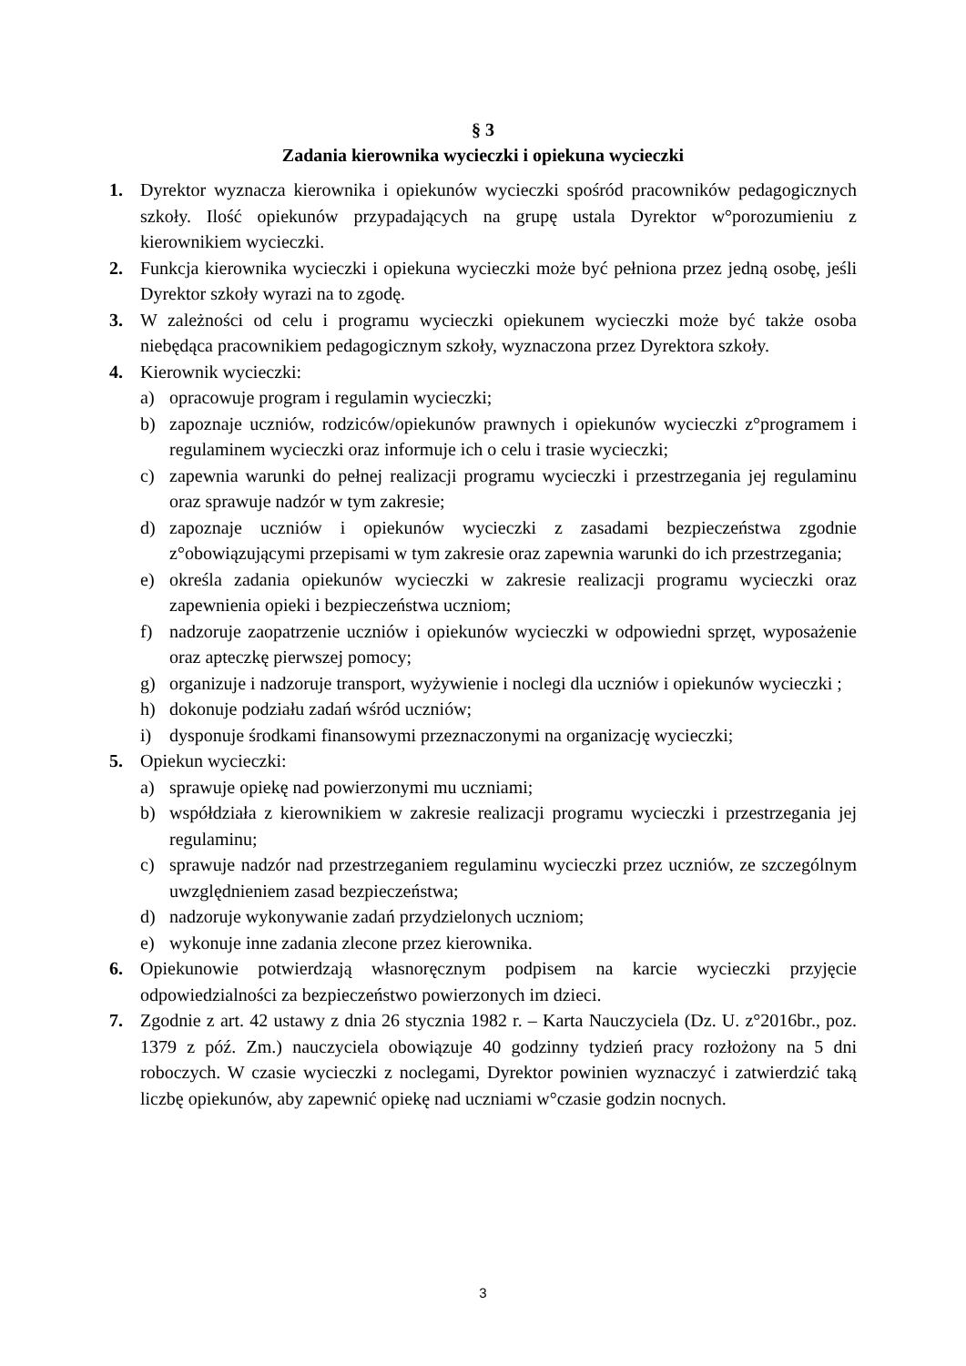§ 3
Zadania kierownika wycieczki i opiekuna wycieczki
1. Dyrektor wyznacza kierownika i opiekunów wycieczki spośród pracowników pedagogicznych szkoły. Ilość opiekunów przypadających na grupę ustala Dyrektor w°porozumieniu z kierownikiem wycieczki.
2. Funkcja kierownika wycieczki i opiekuna wycieczki może być pełniona przez jedną osobę, jeśli Dyrektor szkoły wyrazi na to zgodę.
3. W zależności od celu i programu wycieczki opiekunem wycieczki może być także osoba niebędąca pracownikiem pedagogicznym szkoły, wyznaczona przez Dyrektora szkoły.
4. Kierownik wycieczki:
a) opracowuje program i regulamin wycieczki;
b) zapoznaje uczniów, rodziców/opiekunów prawnych i opiekunów wycieczki z°programem i regulaminem wycieczki oraz informuje ich o celu i trasie wycieczki;
c) zapewnia warunki do pełnej realizacji programu wycieczki i przestrzegania jej regulaminu oraz sprawuje nadzór w tym zakresie;
d) zapoznaje uczniów i opiekunów wycieczki z zasadami bezpieczeństwa zgodnie z°obowiązującymi przepisami w tym zakresie oraz zapewnia warunki do ich przestrzegania;
e) określa zadania opiekunów wycieczki w zakresie realizacji programu wycieczki oraz zapewnienia opieki i bezpieczeństwa uczniom;
f) nadzoruje zaopatrzenie uczniów i opiekunów wycieczki w odpowiedni sprzęt, wyposażenie oraz apteczkę pierwszej pomocy;
g) organizuje i nadzoruje transport, wyżywienie i noclegi dla uczniów i opiekunów wycieczki ;
h) dokonuje podziału zadań wśród uczniów;
i) dysponuje środkami finansowymi przeznaczonymi na organizację wycieczki;
5. Opiekun wycieczki:
a) sprawuje opiekę nad powierzonymi mu uczniami;
b) współdziała z kierownikiem w zakresie realizacji programu wycieczki i przestrzegania jej regulaminu;
c) sprawuje nadzór nad przestrzeganiem regulaminu wycieczki przez uczniów, ze szczególnym uwzględnieniem zasad bezpieczeństwa;
d) nadzoruje wykonywanie zadań przydzielonych uczniom;
e) wykonuje inne zadania zlecone przez kierownika.
6. Opiekunowie potwierdzają własnoręcznym podpisem na karcie wycieczki przyjęcie odpowiedzialności za bezpieczeństwo powierzonych im dzieci.
7. Zgodnie z art. 42 ustawy z dnia 26 stycznia 1982 r. – Karta Nauczyciela (Dz. U. z°2016br., poz. 1379 z póź. Zm.) nauczyciela obowiązuje 40 godzinny tydzień pracy rozłożony na 5 dni roboczych. W czasie wycieczki z noclegami, Dyrektor powinien wyznaczyć i zatwierdzić taką liczbę opiekunów, aby zapewnić opiekę nad uczniami w°czasie godzin nocnych.
3